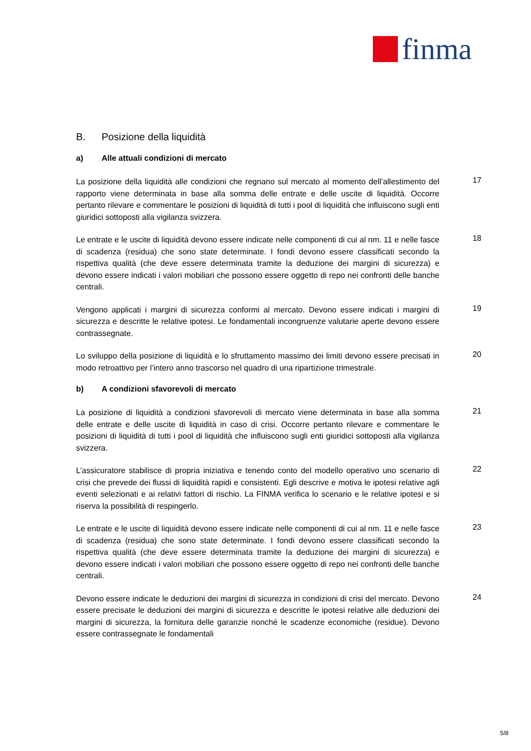finma
B. Posizione della liquidità
a) Alle attuali condizioni di mercato
La posizione della liquidità alle condizioni che regnano sul mercato al momento dell’allestimento del rapporto viene determinata in base alla somma delle entrate e delle uscite di liquidità. Occorre pertanto rilevare e commentare le posizioni di liquidità di tutti i pool di liquidità che influiscono sugli enti giuridici sottoposti alla vigilanza svizzera.
17
Le entrate e le uscite di liquidità devono essere indicate nelle componenti di cui al nm. 11 e nelle fasce di scadenza (residua) che sono state determinate. I fondi devono essere classificati secondo la rispettiva qualità (che deve essere determinata tramite la deduzione dei margini di sicurezza) e devono essere indicati i valori mobiliari che possono essere oggetto di repo nei confronti delle banche centrali.
18
Vengono applicati i margini di sicurezza conformi al mercato. Devono essere indicati i margini di sicurezza e descritte le relative ipotesi. Le fondamentali incongruenze valutarie aperte devono essere contrassegnate.
19
Lo sviluppo della posizione di liquidità e lo sfruttamento massimo dei limiti devono essere precisati in modo retroattivo per l’intero anno trascorso nel quadro di una ripartizione trimestrale.
20
b) A condizioni sfavorevoli di mercato
La posizione di liquidità a condizioni sfavorevoli di mercato viene determinata in base alla somma delle entrate e delle uscite di liquidità in caso di crisi. Occorre pertanto rilevare e commentare le posizioni di liquidità di tutti i pool di liquidità che influiscono sugli enti giuridici sottoposti alla vigilanza svizzera.
21
L’assicuratore stabilisce di propria iniziativa e tenendo conto del modello operativo uno scenario di crisi che prevede dei flussi di liquidità rapidi e consistenti. Egli descrive e motiva le ipotesi relative agli eventi selezionati e ai relativi fattori di rischio. La FINMA verifica lo scenario e le relative ipotesi e si riserva la possibilità di respingerlo.
22
Le entrate e le uscite di liquidità devono essere indicate nelle componenti di cui al nm. 11 e nelle fasce di scadenza (residua) che sono state determinate. I fondi devono essere classificati secondo la rispettiva qualità (che deve essere determinata tramite la deduzione dei margini di sicurezza) e devono essere indicati i valori mobiliari che possono essere oggetto di repo nei confronti delle banche centrali.
23
Devono essere indicate le deduzioni dei margini di sicurezza in condizioni di crisi del mercato. Devono essere precisate le deduzioni dei margini di sicurezza e descritte le ipotesi relative alle deduzioni dei margini di sicurezza, la fornitura delle garanzie nonché le scadenze economiche (residue). Devono essere contrassegnate le fondamentali
24
5/8